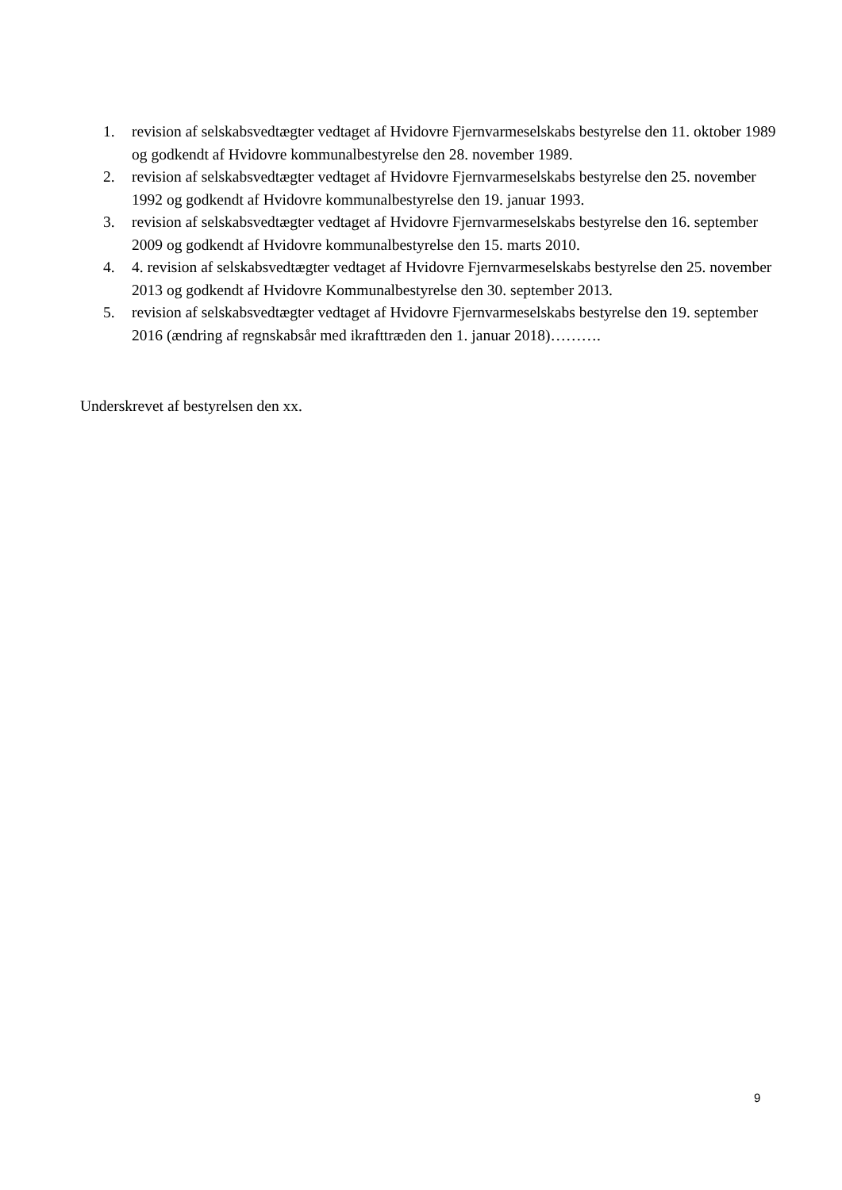1. revision af selskabsvedtægter vedtaget af Hvidovre Fjernvarmeselskabs bestyrelse den 11. oktober 1989 og godkendt af Hvidovre kommunalbestyrelse den 28. november 1989.
2. revision af selskabsvedtægter vedtaget af Hvidovre Fjernvarmeselskabs bestyrelse den 25. november 1992 og godkendt af Hvidovre kommunalbestyrelse den 19. januar 1993.
3. revision af selskabsvedtægter vedtaget af Hvidovre Fjernvarmeselskabs bestyrelse den 16. september 2009 og godkendt af Hvidovre kommunalbestyrelse den 15. marts 2010.
4. 4. revision af selskabsvedtægter vedtaget af Hvidovre Fjernvarmeselskabs bestyrelse den 25. november 2013 og godkendt af Hvidovre Kommunalbestyrelse den 30. september 2013.
5. revision af selskabsvedtægter vedtaget af Hvidovre Fjernvarmeselskabs bestyrelse den 19. september 2016 (ændring af regnskabsår med ikrafttræden den 1. januar 2018)……….
Underskrevet af bestyrelsen den xx.
9